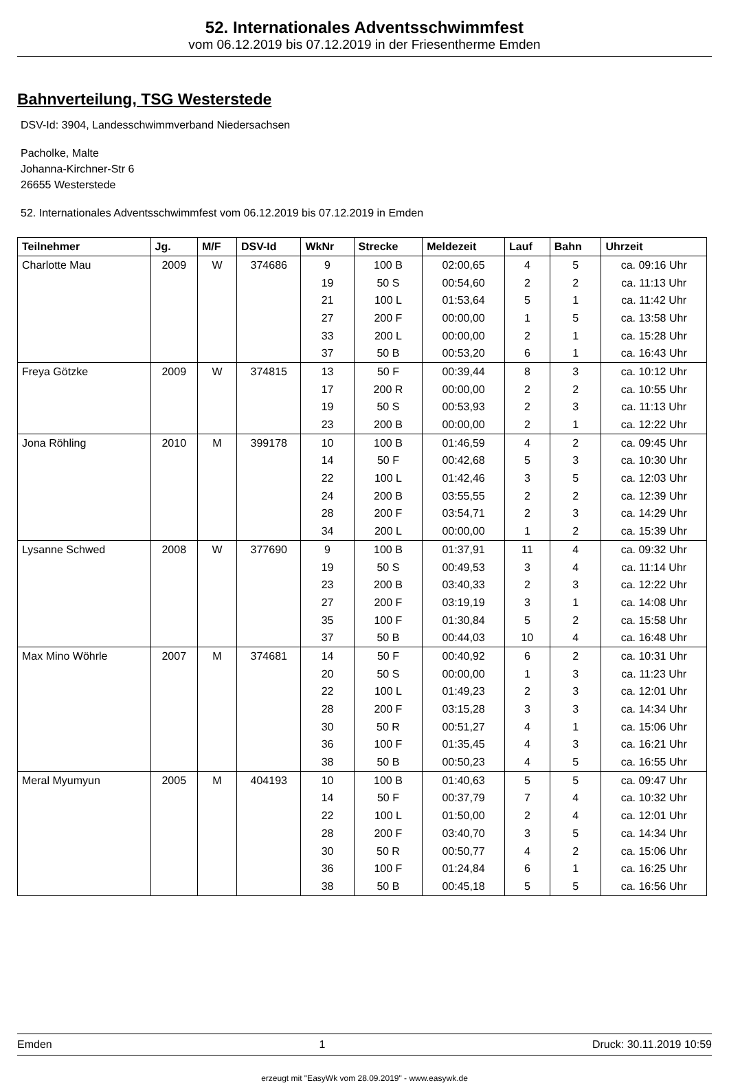52. Internationales Adventsschwimmfest
vom 06.12.2019 bis 07.12.2019 in der Friesentherme Emden
Bahnverteilung, TSG Westerstede
DSV-Id: 3904, Landesschwimmverband Niedersachsen
Pacholke, Malte
Johanna-Kirchner-Str 6
26655 Westerstede
52. Internationales Adventsschwimmfest vom 06.12.2019 bis 07.12.2019 in Emden
| Teilnehmer | Jg. | M/F | DSV-Id | WkNr | Strecke | Meldezeit | Lauf | Bahn | Uhrzeit |
| --- | --- | --- | --- | --- | --- | --- | --- | --- | --- |
| Charlotte Mau | 2009 | W | 374686 | 9 | 100 B | 02:00,65 | 4 | 5 | ca. 09:16 Uhr |
| | | | | 19 | 50 S | 00:54,60 | 2 | 2 | ca. 11:13 Uhr |
| | | | | 21 | 100 L | 01:53,64 | 5 | 1 | ca. 11:42 Uhr |
| | | | | 27 | 200 F | 00:00,00 | 1 | 5 | ca. 13:58 Uhr |
| | | | | 33 | 200 L | 00:00,00 | 2 | 1 | ca. 15:28 Uhr |
| | | | | 37 | 50 B | 00:53,20 | 6 | 1 | ca. 16:43 Uhr |
| Freya Götzke | 2009 | W | 374815 | 13 | 50 F | 00:39,44 | 8 | 3 | ca. 10:12 Uhr |
| | | | | 17 | 200 R | 00:00,00 | 2 | 2 | ca. 10:55 Uhr |
| | | | | 19 | 50 S | 00:53,93 | 2 | 3 | ca. 11:13 Uhr |
| | | | | 23 | 200 B | 00:00,00 | 2 | 1 | ca. 12:22 Uhr |
| Jona Röhling | 2010 | M | 399178 | 10 | 100 B | 01:46,59 | 4 | 2 | ca. 09:45 Uhr |
| | | | | 14 | 50 F | 00:42,68 | 5 | 3 | ca. 10:30 Uhr |
| | | | | 22 | 100 L | 01:42,46 | 3 | 5 | ca. 12:03 Uhr |
| | | | | 24 | 200 B | 03:55,55 | 2 | 2 | ca. 12:39 Uhr |
| | | | | 28 | 200 F | 03:54,71 | 2 | 3 | ca. 14:29 Uhr |
| | | | | 34 | 200 L | 00:00,00 | 1 | 2 | ca. 15:39 Uhr |
| Lysanne Schwed | 2008 | W | 377690 | 9 | 100 B | 01:37,91 | 11 | 4 | ca. 09:32 Uhr |
| | | | | 19 | 50 S | 00:49,53 | 3 | 4 | ca. 11:14 Uhr |
| | | | | 23 | 200 B | 03:40,33 | 2 | 3 | ca. 12:22 Uhr |
| | | | | 27 | 200 F | 03:19,19 | 3 | 1 | ca. 14:08 Uhr |
| | | | | 35 | 100 F | 01:30,84 | 5 | 2 | ca. 15:58 Uhr |
| | | | | 37 | 50 B | 00:44,03 | 10 | 4 | ca. 16:48 Uhr |
| Max Mino Wöhrle | 2007 | M | 374681 | 14 | 50 F | 00:40,92 | 6 | 2 | ca. 10:31 Uhr |
| | | | | 20 | 50 S | 00:00,00 | 1 | 3 | ca. 11:23 Uhr |
| | | | | 22 | 100 L | 01:49,23 | 2 | 3 | ca. 12:01 Uhr |
| | | | | 28 | 200 F | 03:15,28 | 3 | 3 | ca. 14:34 Uhr |
| | | | | 30 | 50 R | 00:51,27 | 4 | 1 | ca. 15:06 Uhr |
| | | | | 36 | 100 F | 01:35,45 | 4 | 3 | ca. 16:21 Uhr |
| | | | | 38 | 50 B | 00:50,23 | 4 | 5 | ca. 16:55 Uhr |
| Meral Myumyun | 2005 | M | 404193 | 10 | 100 B | 01:40,63 | 5 | 5 | ca. 09:47 Uhr |
| | | | | 14 | 50 F | 00:37,79 | 7 | 4 | ca. 10:32 Uhr |
| | | | | 22 | 100 L | 01:50,00 | 2 | 4 | ca. 12:01 Uhr |
| | | | | 28 | 200 F | 03:40,70 | 3 | 5 | ca. 14:34 Uhr |
| | | | | 30 | 50 R | 00:50,77 | 4 | 2 | ca. 15:06 Uhr |
| | | | | 36 | 100 F | 01:24,84 | 6 | 1 | ca. 16:25 Uhr |
| | | | | 38 | 50 B | 00:45,18 | 5 | 5 | ca. 16:56 Uhr |
Emden 1 Druck: 30.11.2019 10:59
erzeugt mit "EasyWk vom 28.09.2019" - www.easywk.de